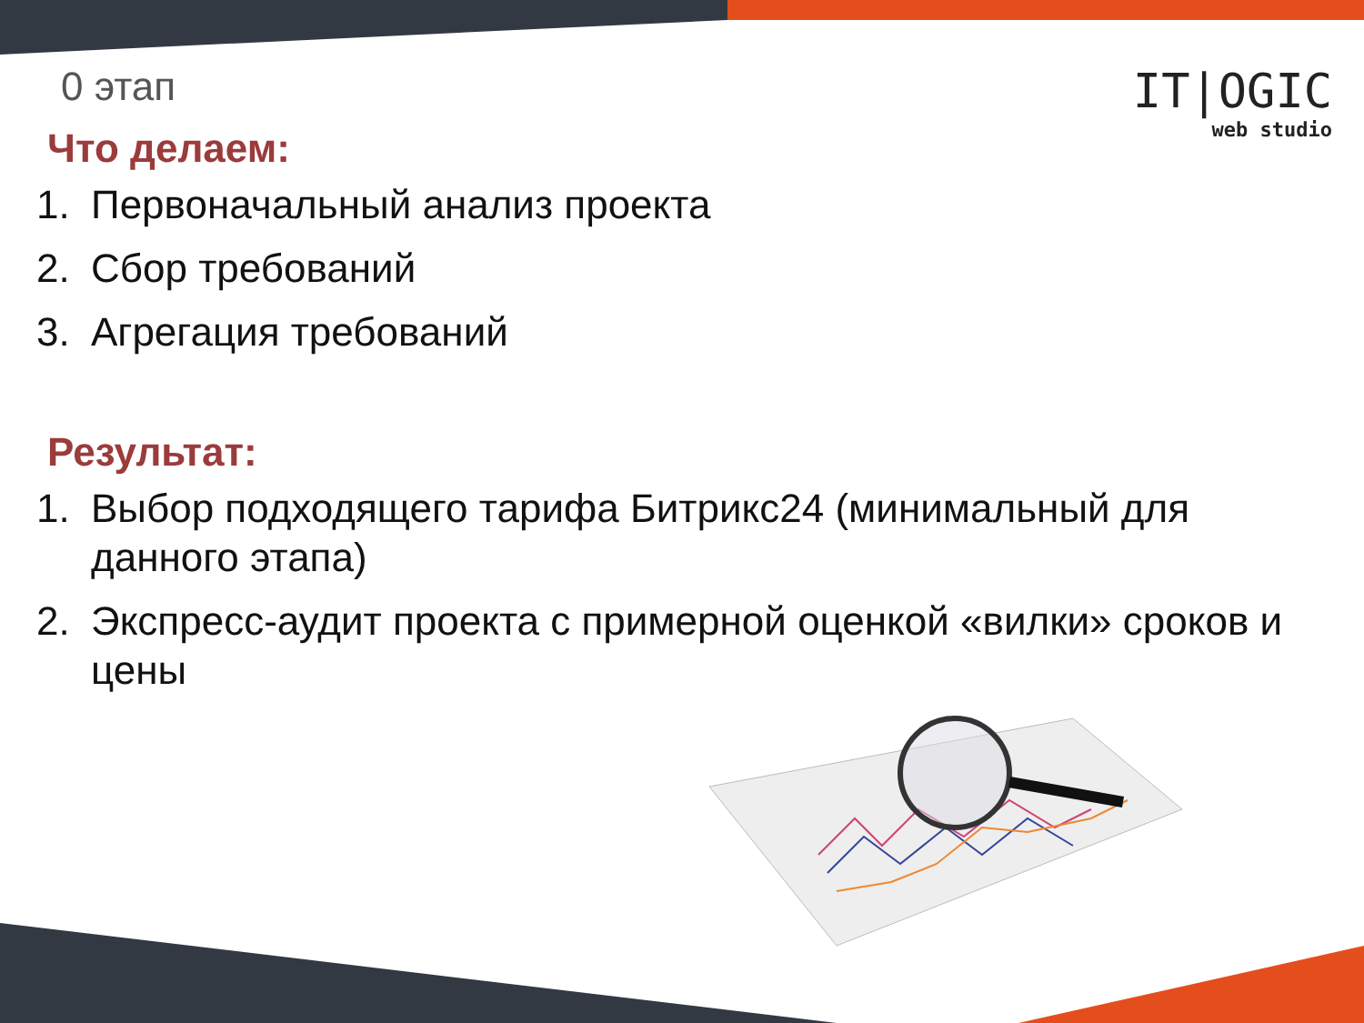IT|OGIC
web studio
0 этап
Что делаем:
1. Первоначальный анализ проекта
2. Сбор требований
3. Агрегация требований
Результат:
1. Выбор подходящего тарифа Битрикс24 (минимальный для данного этапа)
2. Экспресс-аудит проекта с примерной оценкой «вилки» сроков и цены